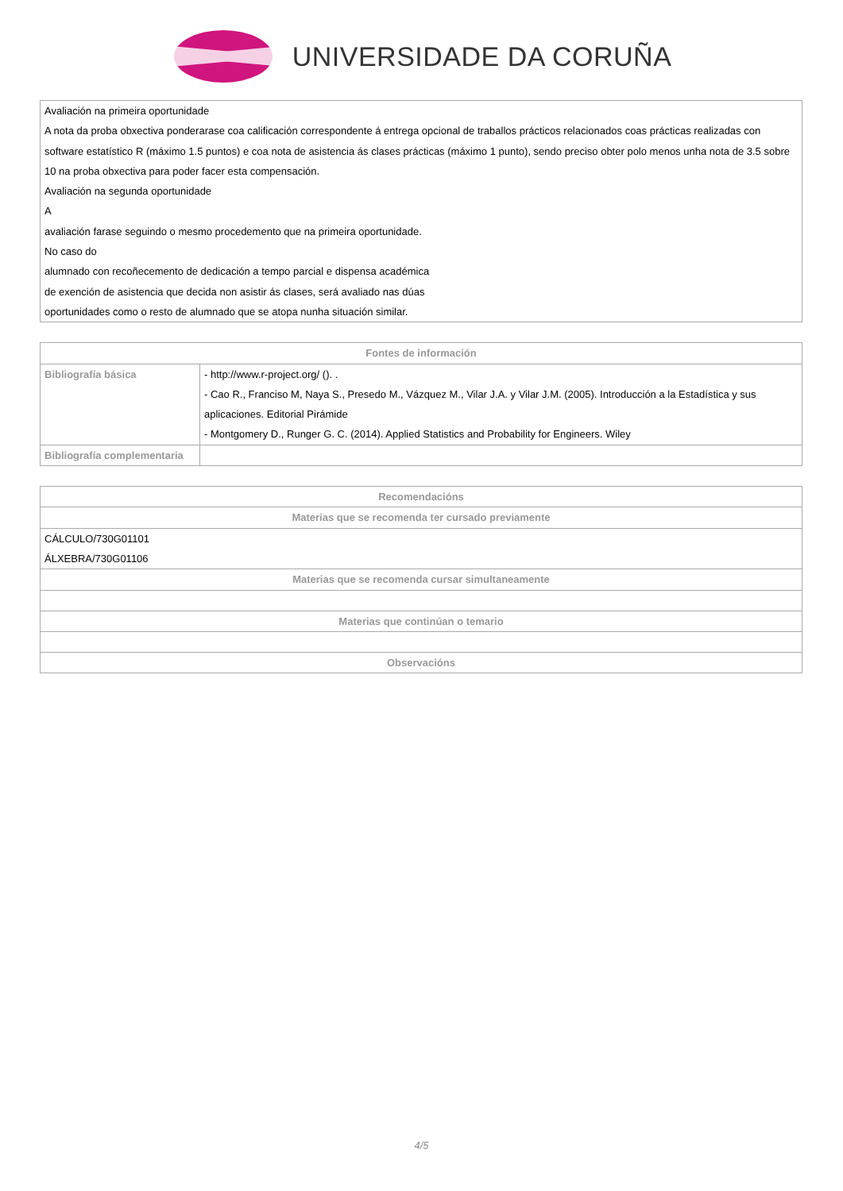UNIVERSIDADE DA CORUÑA
| Avaliación na primeira oportunidade A nota da proba obxectiva ponderarase coa calificación correspondente á entrega opcional de traballos prácticos relacionados coas prácticas realizadas con software estatístico R (máximo 1.5 puntos) e coa nota de asistencia ás clases prácticas (máximo 1 punto), sendo preciso obter polo menos unha nota de 3.5 sobre 10 na proba obxectiva para poder facer esta compensación. Avaliación na segunda oportunidade A avaliación farase seguindo o mesmo procedemento que na primeira oportunidade. No caso do alumnado con recoñecemento de dedicación a tempo parcial e dispensa académica de exención de asistencia que decida non asistir ás clases, será avaliado nas dúas oportunidades como o resto de alumnado que se atopa nunha situación similar. |
| Fontes de información | |
| --- | --- |
| Bibliografía básica | - http://www.r-project.org/ (). . - Cao R., Franciso M, Naya S., Presedo M., Vázquez M., Vilar J.A. y Vilar J.M. (2005). Introducción a la Estadística y sus aplicaciones. Editorial Pirámide - Montgomery D., Runger G. C. (2014). Applied Statistics and Probability for Engineers. Wiley |
| Bibliografía complementaria | |
| Recomendacións |
| --- |
| Materias que se recomenda ter cursado previamente |
| CÁLCULO/730G01101 ÁLXEBRA/730G01106 |
| Materias que se recomenda cursar simultaneamente |
| Materias que continúan o temario |
| Observacións |
4/5